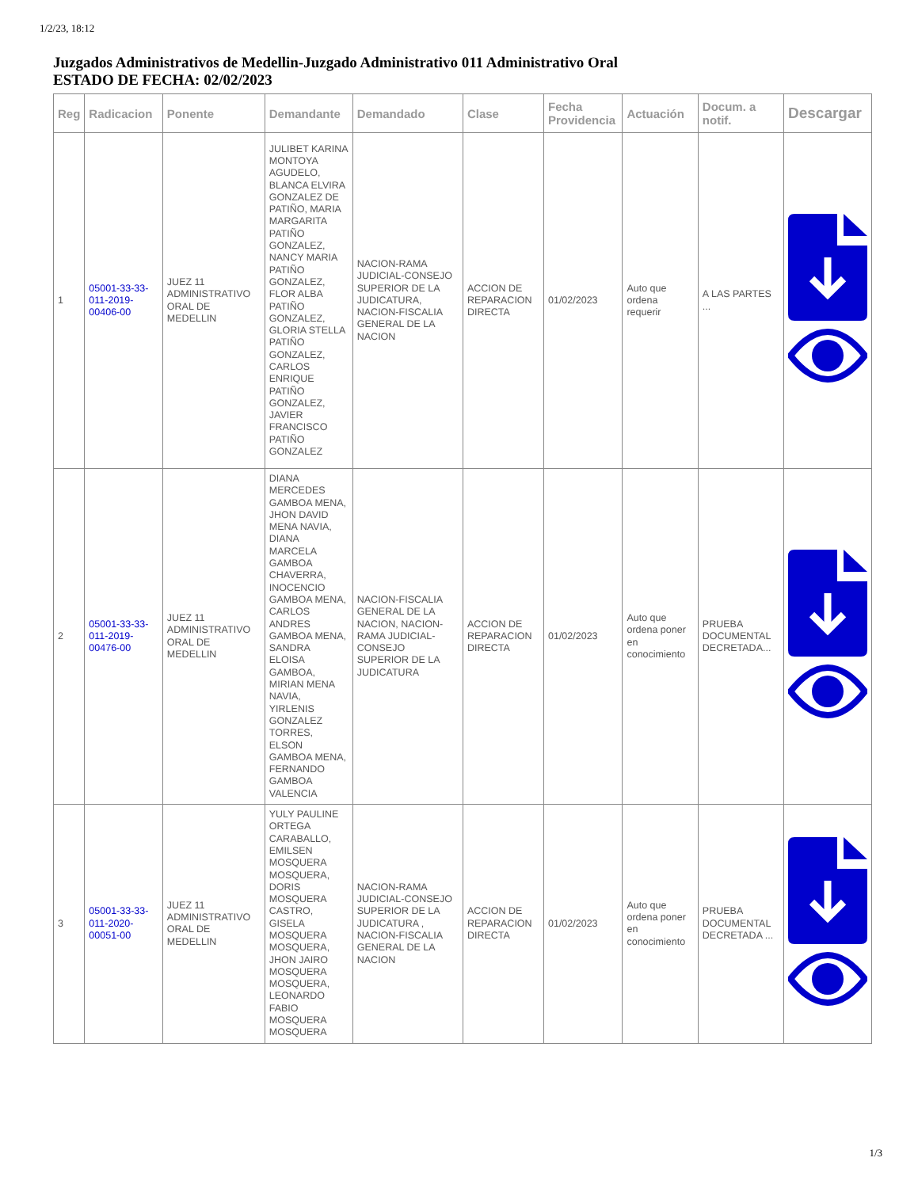1/2/23, 18:12
Juzgados Administrativos de Medellin-Juzgado Administrativo 011 Administrativo Oral
ESTADO DE FECHA: 02/02/2023
| Reg | Radicacion | Ponente | Demandante | Demandado | Clase | Fecha Providencia | Actuación | Docum. a notif. | Descargar |
| --- | --- | --- | --- | --- | --- | --- | --- | --- | --- |
| 1 | 05001-33-33-011-2019-00406-00 | JUEZ 11 ADMINISTRATIVO ORAL DE MEDELLIN | JULIBET KARINA MONTOYA AGUDELO, BLANCA ELVIRA GONZALEZ DE PATIÑO, MARIA MARGARITA PATIÑO GONZALEZ, NANCY MARIA PATIÑO GONZALEZ, FLOR ALBA PATIÑO GONZALEZ, GLORIA STELLA PATIÑO GONZALEZ, CARLOS ENRIQUE PATIÑO GONZALEZ, JAVIER FRANCISCO PATIÑO GONZALEZ | NACION-RAMA JUDICIAL-CONSEJO SUPERIOR DE LA JUDICATURA, NACION-FISCALIA GENERAL DE LA NACION | ACCION DE REPARACION DIRECTA | 01/02/2023 | Auto que ordena requerir | A LAS PARTES ... | |
| 2 | 05001-33-33-011-2019-00476-00 | JUEZ 11 ADMINISTRATIVO ORAL DE MEDELLIN | DIANA MERCEDES GAMBOA MENA, JHON DAVID MENA NAVIA, DIANA MARCELA GAMBOA CHAVERRA, INOCENCIO GAMBOA MENA, CARLOS ANDRES GAMBOA MENA, SANDRA ELOISA GAMBOA, MIRIAN MENA NAVIA, YIRLENIS GONZALEZ TORRES, ELSON GAMBOA MENA, FERNANDO GAMBOA VALENCIA | NACION-FISCALIA GENERAL DE LA NACION, NACION-RAMA JUDICIAL-CONSEJO SUPERIOR DE LA JUDICATURA | ACCION DE REPARACION DIRECTA | 01/02/2023 | Auto que ordena poner en conocimiento | PRUEBA DOCUMENTAL DECRETADA... | |
| 3 | 05001-33-33-011-2020-00051-00 | JUEZ 11 ADMINISTRATIVO ORAL DE MEDELLIN | YULY PAULINE ORTEGA CARABALLO, EMILSEN MOSQUERA MOSQUERA, DORIS MOSQUERA CASTRO, GISELA MOSQUERA MOSQUERA, JHON JAIRO MOSQUERA MOSQUERA, LEONARDO FABIO MOSQUERA MOSQUERA | NACION-RAMA JUDICIAL-CONSEJO SUPERIOR DE LA JUDICATURA , NACION-FISCALIA GENERAL DE LA NACION | ACCION DE REPARACION DIRECTA | 01/02/2023 | Auto que ordena poner en conocimiento | PRUEBA DOCUMENTAL DECRETADA ... | |
1/3